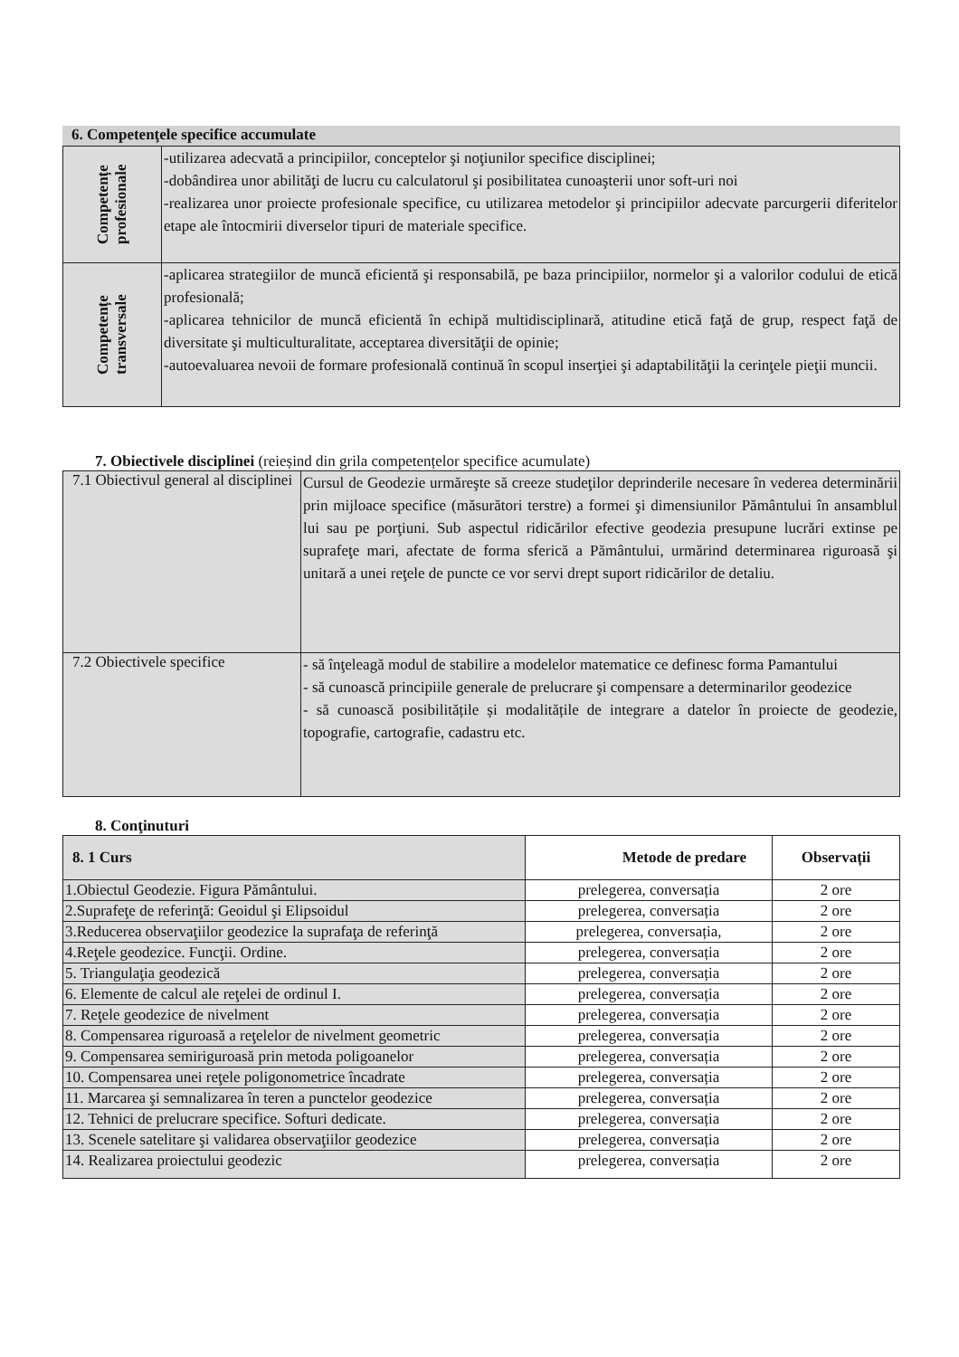6. Competenţele specifice accumulate
| Competențe profesionale | -utilizarea adecvată a principiilor, conceptelor şi noţiunilor specifice disciplinei; -dobândirea unor abilităţi de lucru cu calculatorul şi posibilitatea cunoaşterii unor soft-uri noi -realizarea unor proiecte profesionale specifice, cu utilizarea metodelor şi principiilor adecvate parcurgerii diferitelor etape ale întocmirii diverselor tipuri de materiale specifice. |
| Competențe transversale | -aplicarea strategiilor de muncă eficientă şi responsabilă, pe baza principiilor, normelor şi a valorilor codului de etică profesională; -aplicarea tehnicilor de muncă eficientă în echipă multidisciplinară, atitudine etică faţă de grup, respect faţă de diversitate şi multiculturalitate, acceptarea diversităţii de opinie; -autoevaluarea nevoii de formare profesională continuă în scopul inserţiei şi adaptabilităţii la cerinţele pieţii muncii. |
7. Obiectivele disciplinei (reieșind din grila competențelor specifice acumulate)
| 7.1 Obiectivul general al disciplinei | Cursul de Geodezie urmăreşte să creeze studeţilor deprinderile necesare în vederea determinării prin mijloace specifice (măsurători terstre) a formei şi dimensiunilor Pământului în ansamblul lui sau pe porţiuni. Sub aspectul ridicărilor efective geodezia presupune lucrări extinse pe suprafeţe mari, afectate de forma sferică a Pământului, urmărind determinarea riguroasă şi unitară a unei reţele de puncte ce vor servi drept suport ridicărilor de detaliu. |
| 7.2 Obiectivele specifice | - să înţeleagă modul de stabilire a modelelor matematice ce definesc forma Pamantului - să cunoască principiile generale de prelucrare şi compensare a determinarilor geodezice - să cunoască posibilitățile și modalitățile de integrare a datelor în proiecte de geodezie, topografie, cartografie, cadastru etc. |
8. Conţinuturi
| 8. 1 Curs | Metode de predare | Observații |
| --- | --- | --- |
| 1.Obiectul Geodezie. Figura Pământului. | prelegerea, conversația | 2 ore |
| 2.Suprafeţe de referinţă: Geoidul şi Elipsoidul | prelegerea, conversația | 2 ore |
| 3.Reducerea observaţiilor geodezice la suprafaţa de referinţă | prelegerea, conversația, | 2 ore |
| 4.Reţele geodezice. Funcţii. Ordine. | prelegerea, conversația | 2 ore |
| 5. Triangulaţia geodezică | prelegerea, conversația | 2 ore |
| 6. Elemente de calcul ale reţelei de ordinul I. | prelegerea, conversația | 2 ore |
| 7. Reţele geodezice de nivelment | prelegerea, conversația | 2 ore |
| 8. Compensarea riguroasă a reţelelor de nivelment geometric | prelegerea, conversația | 2 ore |
| 9. Compensarea semiriguroasă prin metoda poligoanelor | prelegerea, conversația | 2 ore |
| 10. Compensarea unei reţele poligonometrice încadrate | prelegerea, conversația | 2 ore |
| 11. Marcarea şi semnalizarea în teren a punctelor geodezice | prelegerea, conversația | 2 ore |
| 12. Tehnici de prelucrare specifice. Softuri dedicate. | prelegerea, conversația | 2 ore |
| 13. Scenele satelitare şi validarea observaţiilor geodezice | prelegerea, conversația | 2 ore |
| 14. Realizarea proiectului geodezic | prelegerea, conversația | 2 ore |